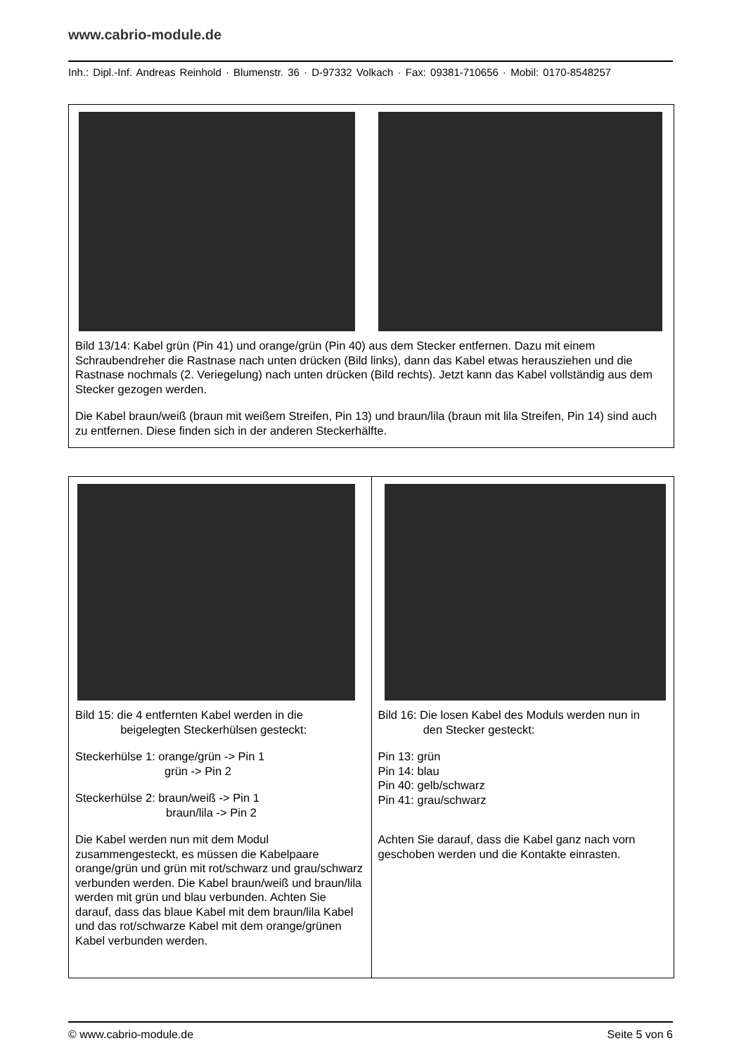www.cabrio-module.de
Inh.: Dipl.-Inf. Andreas Reinhold · Blumenstr. 36 · D-97332 Volkach · Fax: 09381-710656 · Mobil: 0170-8548257
Bild 13/14: Kabel grün (Pin 41) und orange/grün (Pin 40) aus dem Stecker entfernen. Dazu mit einem Schraubendreher die Rastnase nach unten drücken (Bild links), dann das Kabel etwas herausziehen und die Rastnase nochmals (2. Veriegelung) nach unten drücken (Bild rechts). Jetzt kann das Kabel vollständig aus dem Stecker gezogen werden.
Die Kabel braun/weiß (braun mit weißem Streifen, Pin 13) und braun/lila (braun mit lila Streifen, Pin 14) sind auch zu entfernen. Diese finden sich in der anderen Steckerhälfte.
Bild 15: die 4 entfernten Kabel werden in die
beigelegten Steckerhülsen gesteckt:
Steckerhülse 1: orange/grün -> Pin 1
grün -> Pin 2
Steckerhülse 2: braun/weiß -> Pin 1
braun/lila -> Pin 2
Die Kabel werden nun mit dem Modul zusammengesteckt, es müssen die Kabelpaare orange/grün und grün mit rot/schwarz und grau/schwarz verbunden werden. Die Kabel braun/weiß und braun/lila werden mit grün und blau verbunden. Achten Sie darauf, dass das blaue Kabel mit dem braun/lila Kabel und das rot/schwarze Kabel mit dem orange/grünen Kabel verbunden werden.
Bild 16: Die losen Kabel des Moduls werden nun in
den Stecker gesteckt:
Pin 13: grün
Pin 14: blau
Pin 40: gelb/schwarz
Pin 41: grau/schwarz
Achten Sie darauf, dass die Kabel ganz nach vorn geschoben werden und die Kontakte einrasten.
© www.cabrio-module.de Seite 5 von 6